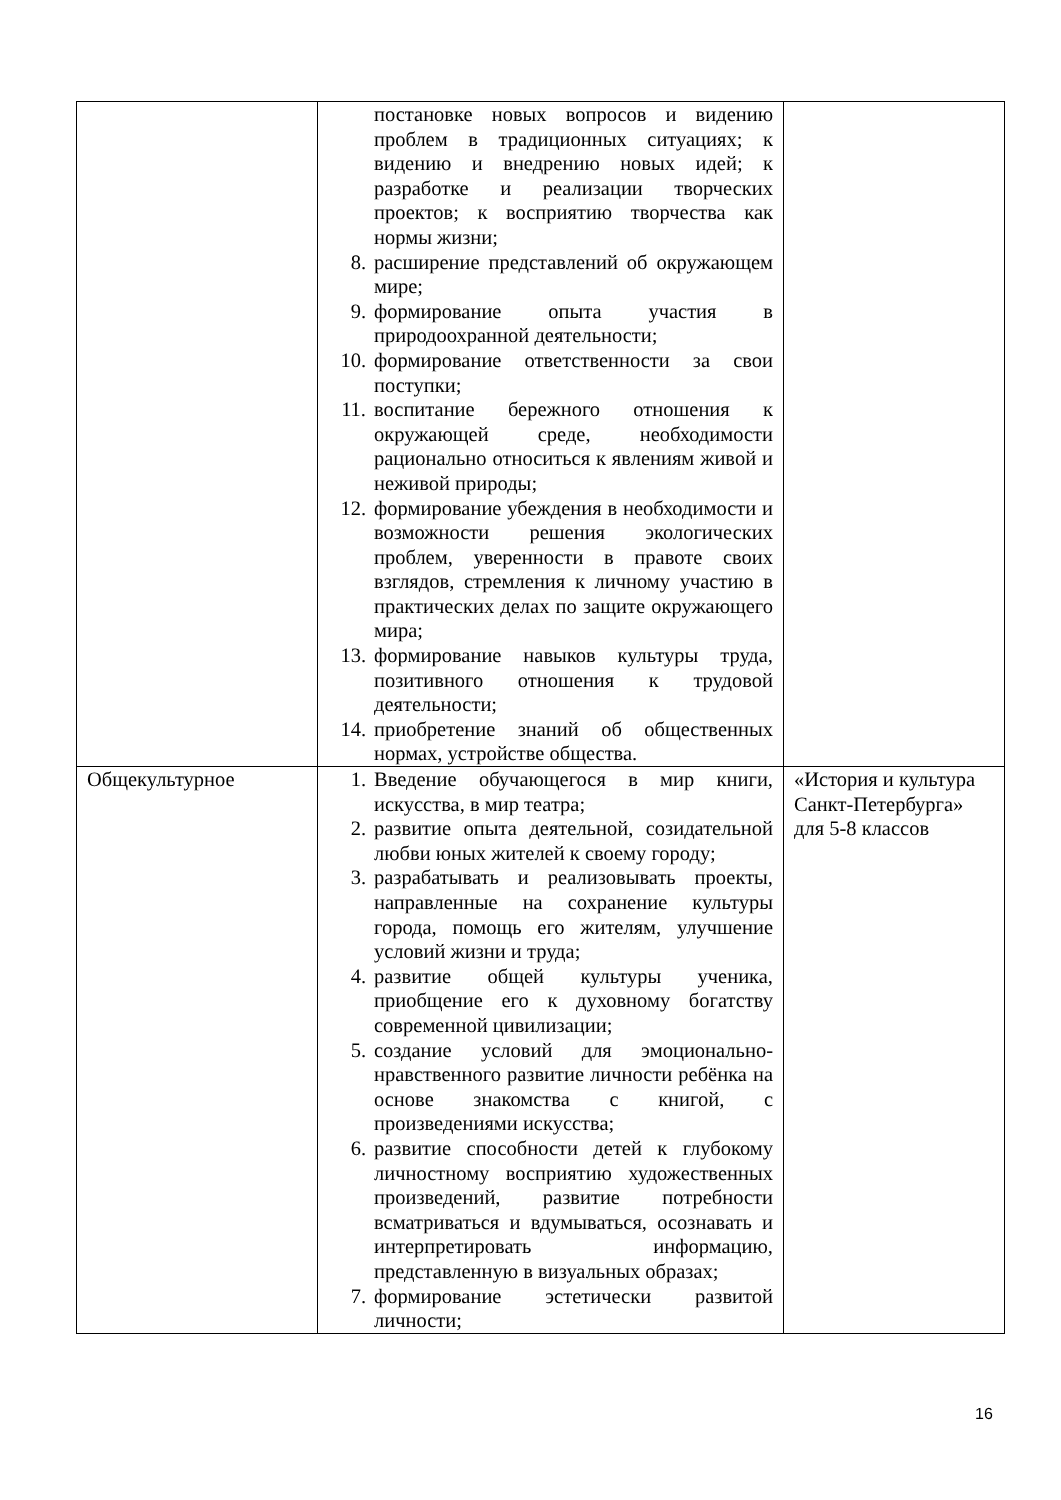| | постановке новых вопросов и видению проблем в традиционных ситуациях; к видению и внедрению новых идей; к разработке и реализации творческих проектов; к восприятию творчества как нормы жизни; 8. расширение представлений об окружающем мире; 9. формирование опыта участия в природоохранной деятельности; 10. формирование ответственности за свои поступки; 11. воспитание бережного отношения к окружающей среде, необходимости рационально относиться к явлениям живой и неживой природы; 12. формирование убеждения в необходимости и возможности решения экологических проблем, уверенности в правоте своих взглядов, стремления к личному участию в практических делах по защите окружающего мира; 13. формирование навыков культуры труда, позитивного отношения к трудовой деятельности; 14. приобретение знаний об общественных нормах, устройстве общества. | |
| Общекультурное | 1. Введение обучающегося в мир книги, искусства, в мир театра; 2. развитие опыта деятельной, созидательной любви юных жителей к своему городу; 3. разрабатывать и реализовывать проекты, направленные на сохранение культуры города, помощь его жителям, улучшение условий жизни и труда; 4. развитие общей культуры ученика, приобщение его к духовному богатству современной цивилизации; 5. создание условий для эмоционально-нравственного развитие личности ребёнка на основе знакомства с книгой, с произведениями искусства; 6. развитие способности детей к глубокому личностному восприятию художественных произведений, развитие потребности всматриваться и вдумываться, осознавать и интерпретировать информацию, представленную в визуальных образах; 7. формирование эстетически развитой личности; | «История и культура Санкт-Петербурга» для 5-8 классов |
16